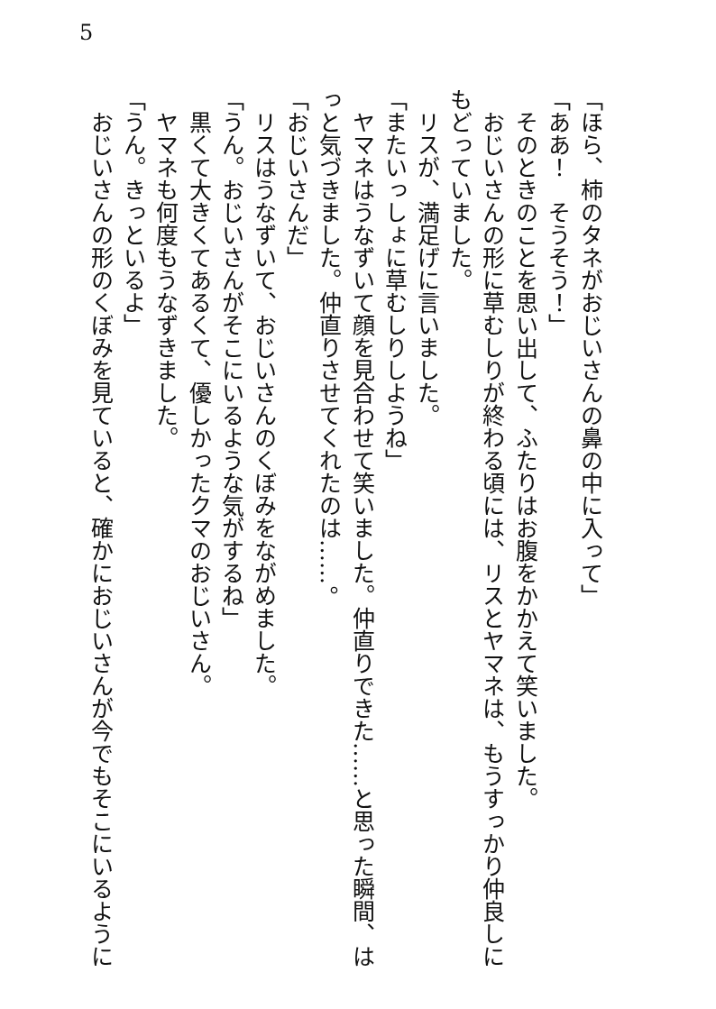5
「ほら、柿のタネがおじいさんの鼻の中に入って」
「ああ！　そうそう！」
　そのときのことを思い出して、ふたりはお腹をかかえて笑いました。
　おじいさんの形に草むしりが終わる頃には、リスとヤマネは、もうすっかり仲良しに
もどっていました。
　リスが、満足げに言いました。
「またいっしょに草むしりしようね」
　ヤマネはうなずいて顔を見合わせて笑いました。仲直りできた……と思った瞬間、は
っと気づきました。仲直りさせてくれたのは……。
「おじいさんだ」
　リスはうなずいて、おじいさんのくぼみをながめました。
「うん。おじいさんがそこにいるような気がするね」
　黒くて大きくてあるくて、優しかったクマのおじいさん。
　ヤマネも何度もうなずきました。
「うん。きっといるよ」
　おじいさんの形のくぼみを見ていると、確かにおじいさんが今でもそこにいるように